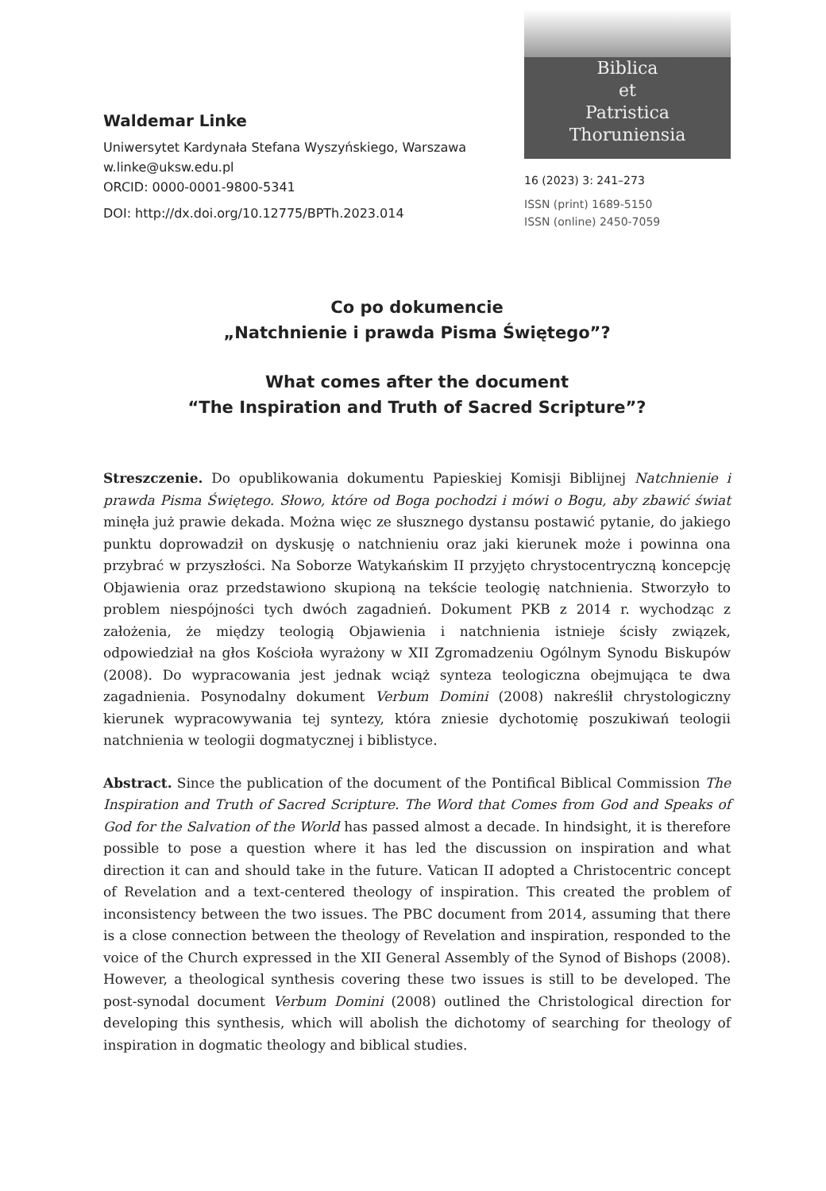Waldemar Linke
Uniwersytet Kardynała Stefana Wyszyńskiego, Warszawa
w.linke@uksw.edu.pl
ORCID: 0000-0001-9800-5341
DOI: http://dx.doi.org/10.12775/BPTh.2023.014
Biblica
et
Patristica
Thoruniensia
16 (2023) 3: 241–273
ISSN (print) 1689-5150
ISSN (online) 2450-7059
Co po dokumencie
„Natchnienie i prawda Pisma Świętego”?
What comes after the document
“The Inspiration and Truth of Sacred Scripture”?
Streszczenie. Do opublikowania dokumentu Papieskiej Komisji Biblijnej Natchnienie i prawda Pisma Świętego. Słowo, które od Boga pochodzi i mówi o Bogu, aby zbawić świat minęła już prawie dekada. Można więc ze słusznego dystansu postawić pytanie, do jakiego punktu doprowadził on dyskusję o natchnieniu oraz jaki kierunek może i powinna ona przybrać w przyszłości. Na Soborze Watykańskim II przyjęto chrystocentryczną koncepcję Objawienia oraz przedstawiono skupioną na tekście teologię natchnienia. Stworzyło to problem niespójności tych dwóch zagadnień. Dokument PKB z 2014 r. wychodząc z założenia, że między teologią Objawienia i natchnienia istnieje ścisły związek, odpowiedział na głos Kościoła wyrażony w XII Zgromadzeniu Ogólnym Synodu Biskupów (2008). Do wypracowania jest jednak wciąż synteza teologiczna obejmująca te dwa zagadnienia. Posynodalny dokument Verbum Domini (2008) nakreślił chrystologiczny kierunek wypracowywania tej syntezy, która zniesie dychotomię poszukiwań teologii natchnienia w teologii dogmatycznej i biblistyce.
Abstract. Since the publication of the document of the Pontifical Biblical Commission The Inspiration and Truth of Sacred Scripture. The Word that Comes from God and Speaks of God for the Salvation of the World has passed almost a decade. In hindsight, it is therefore possible to pose a question where it has led the discussion on inspiration and what direction it can and should take in the future. Vatican II adopted a Christocentric concept of Revelation and a text-centered theology of inspiration. This created the problem of inconsistency between the two issues. The PBC document from 2014, assuming that there is a close connection between the theology of Revelation and inspiration, responded to the voice of the Church expressed in the XII General Assembly of the Synod of Bishops (2008). However, a theological synthesis covering these two issues is still to be developed. The post-synodal document Verbum Domini (2008) outlined the Christological direction for developing this synthesis, which will abolish the dichotomy of searching for theology of inspiration in dogmatic theology and biblical studies.